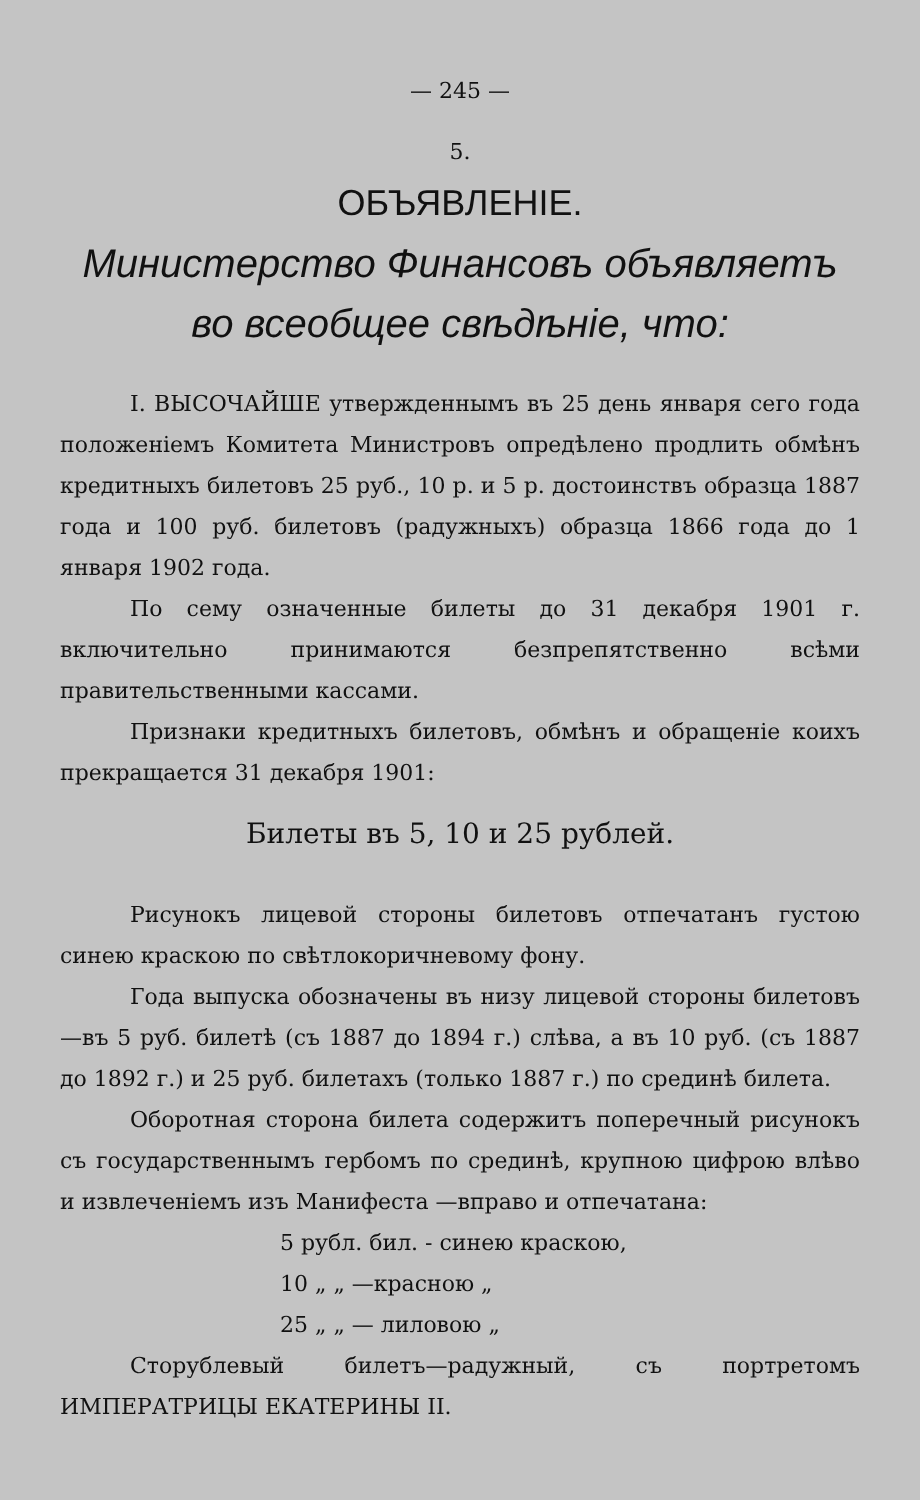— 245 —
5.
ОБЪЯВЛЕНIЕ.
Министерство Финансовъ объявляетъ во всеобщее свѣдѣнiе, что:
I. ВЫСОЧАЙШЕ утвержденнымъ въ 25 день января сего года положенiемъ Комитета Министровъ опредѣлено продлить обмѣнъ кредитныхъ билетовъ 25 руб., 10 р. и 5 р. достоинствъ образца 1887 года и 100 руб. билетовъ (радужныхъ) образца 1866 года до 1 января 1902 года.
По сему означенные билеты до 31 декабря 1901 г. включительно принимаются безпрепятственно всѣми правительственными кассами.
Признаки кредитныхъ билетовъ, обмѣнъ и обращенiе коихъ прекращается 31 декабря 1901:
Билеты въ 5, 10 и 25 рублей.
Рисунокъ лицевой стороны билетовъ отпечатанъ густою синею краскою по свѣтлокоричневому фону.
Года выпуска обозначены въ низу лицевой стороны билетовъ—въ 5 руб. билетѣ (съ 1887 до 1894 г.) слѣва, а въ 10 руб. (съ 1887 до 1892 г.) и 25 руб. билетахъ (только 1887 г.) по срединѣ билета.
Оборотная сторона билета содержитъ поперечный рисунокъ съ государственнымъ гербомъ по срединѣ, крупною цифрою влѣво и извлеченiемъ изъ Манифеста —вправо и отпечатана:
5 рубл. бил. - синею краскою,
10 „ „ —красною „
25 „ „ — лиловою „
Сторублевый билетъ—радужный, съ портретомъ ИМПЕРАТРИЦЫ ЕКАТЕРИНЫ II.